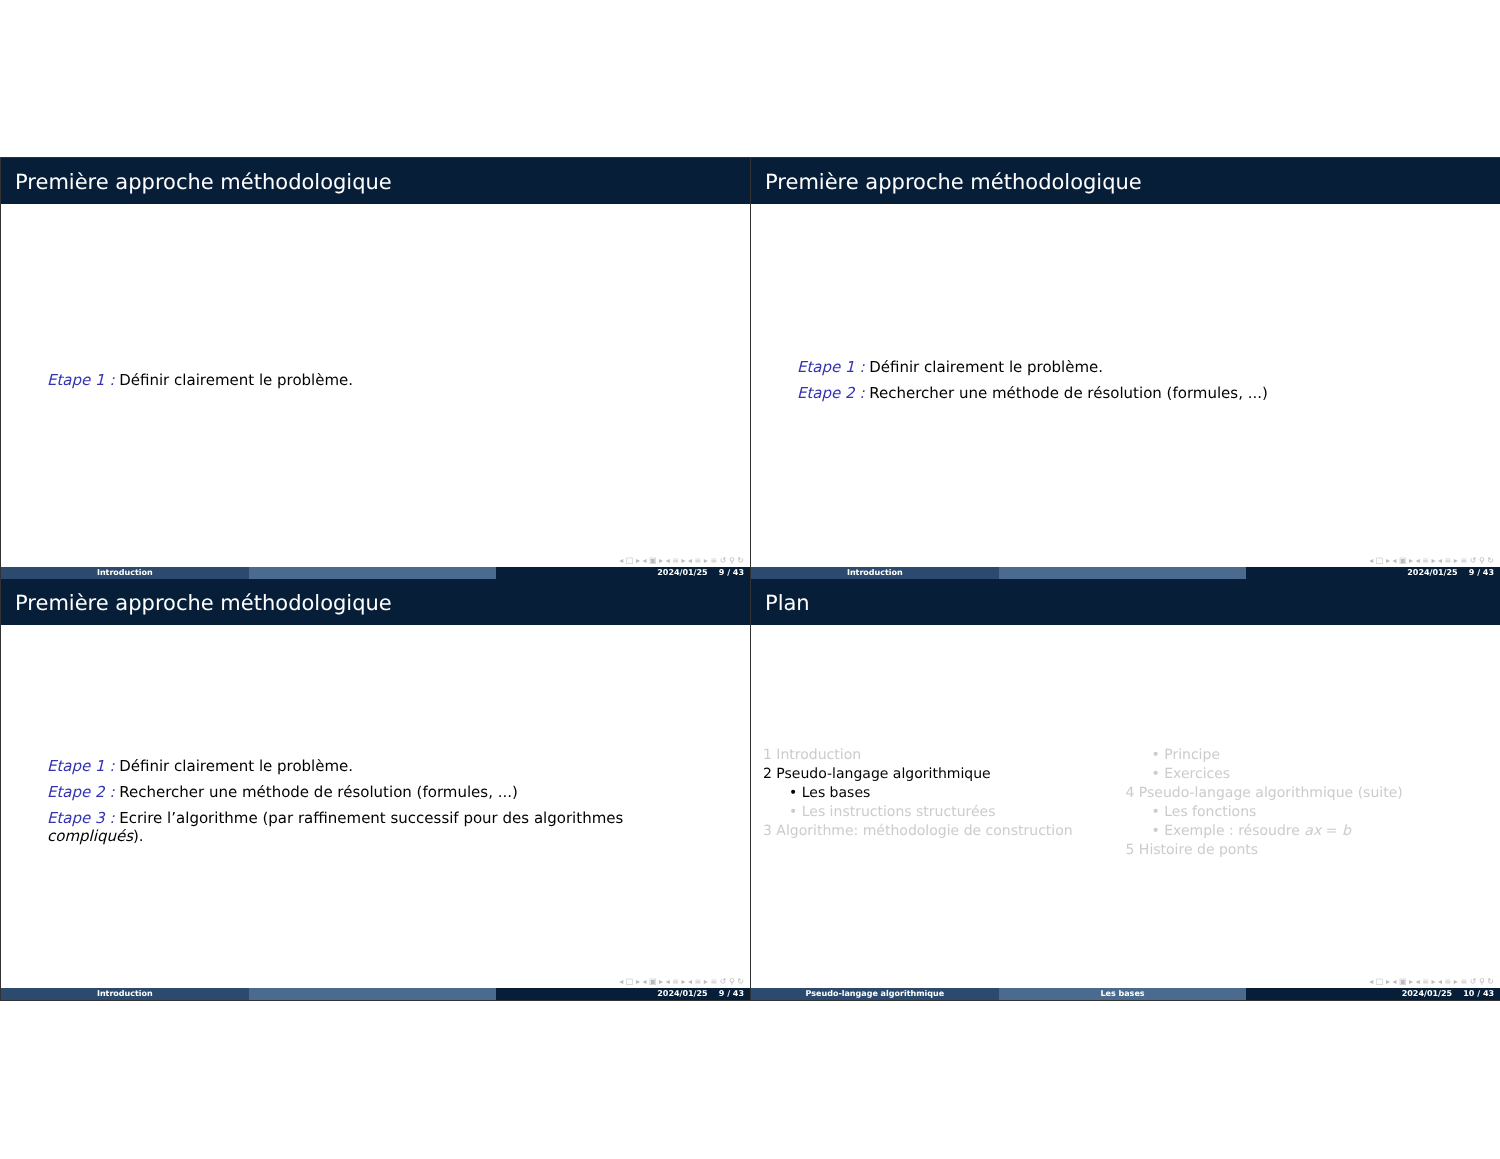Première approche méthodologique
Etape 1 : Définir clairement le problème.
◂ □ ▸ ◂ ▣ ▸ ◂ ≡ ▸ ◂ ≡ ▸ ≡ ↺ ⚲ ↻
Introduction 2024/01/25 9 / 43
Première approche méthodologique
Etape 1 : Définir clairement le problème.
Etape 2 : Rechercher une méthode de résolution (formules, ...)
◂ □ ▸ ◂ ▣ ▸ ◂ ≡ ▸ ◂ ≡ ▸ ≡ ↺ ⚲ ↻
Introduction 2024/01/25 9 / 43
Première approche méthodologique
Etape 1 : Définir clairement le problème.
Etape 2 : Rechercher une méthode de résolution (formules, ...)
Etape 3 : Ecrire l’algorithme (par raffinement successif pour des algorithmes compliqués).
◂ □ ▸ ◂ ▣ ▸ ◂ ≡ ▸ ◂ ≡ ▸ ≡ ↺ ⚲ ↻
Introduction 2024/01/25 9 / 43
Plan
1 Introduction
2 Pseudo-langage algorithmique
• Les bases
• Les instructions structurées
3 Algorithme: méthodologie de construction
• Principe
• Exercices
4 Pseudo-langage algorithmique (suite)
• Les fonctions
• Exemple : résoudre ax = b
5 Histoire de ponts
◂ □ ▸ ◂ ▣ ▸ ◂ ≡ ▸ ◂ ≡ ▸ ≡ ↺ ⚲ ↻
Pseudo-langage algorithmique Les bases 2024/01/25 10 / 43